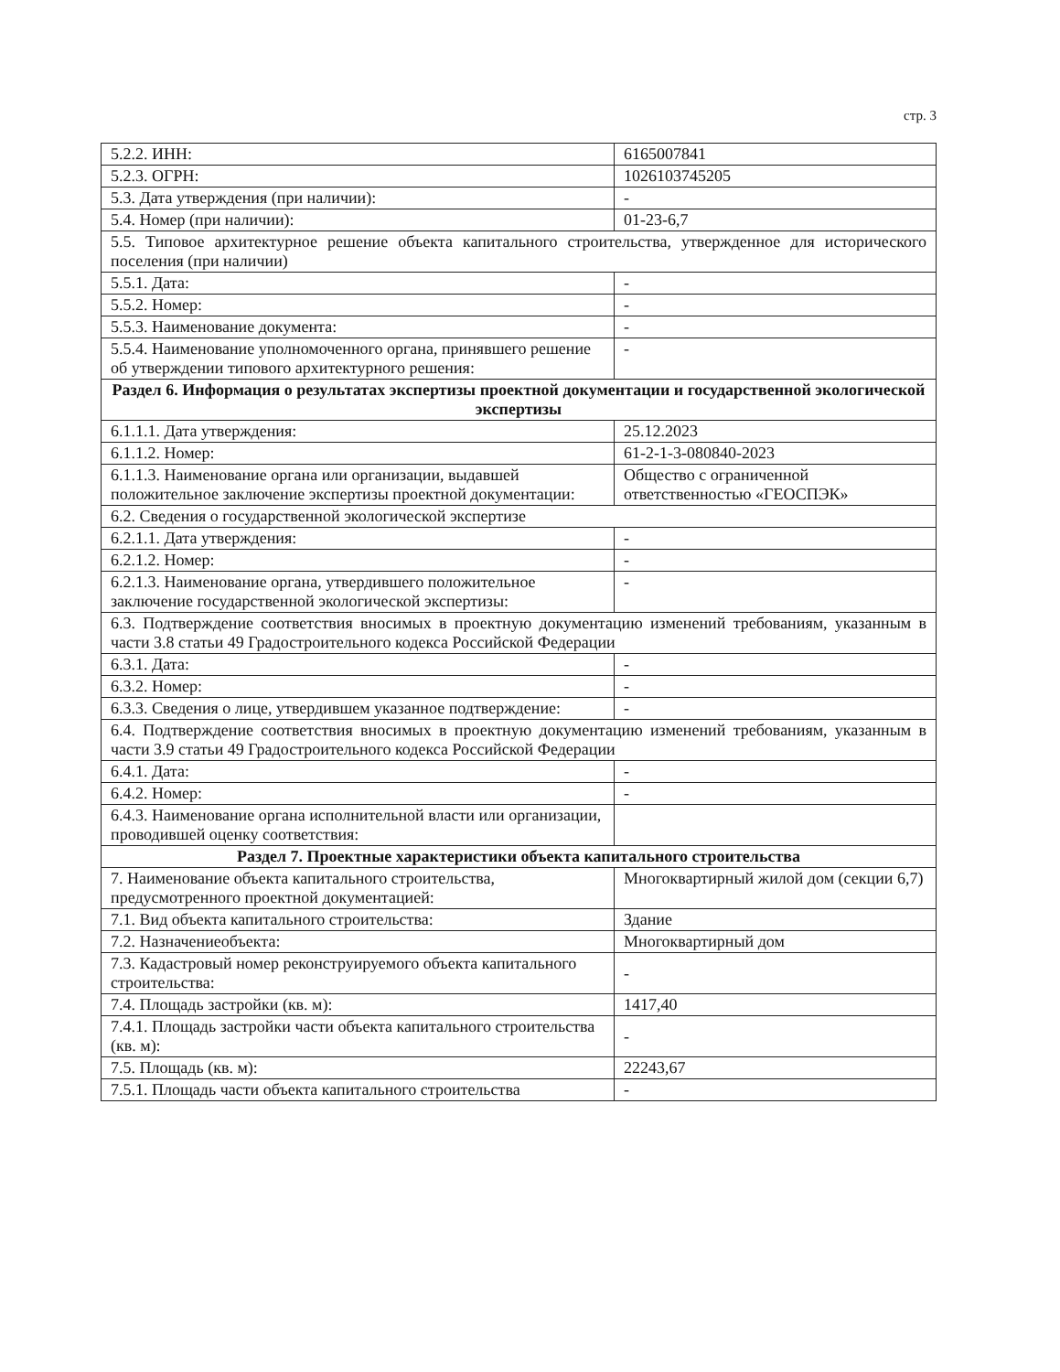стр. 3
| 5.2.2. ИНН: | 6165007841 |
| 5.2.3. ОГРН: | 1026103745205 |
| 5.3. Дата утверждения (при наличии): | - |
| 5.4. Номер (при наличии): | 01-23-6,7 |
| 5.5. Типовое архитектурное решение объекта капитального строительства, утвержденное для исторического поселения (при наличии) | |
| 5.5.1. Дата: | - |
| 5.5.2. Номер: | - |
| 5.5.3. Наименование документа: | - |
| 5.5.4. Наименование уполномоченного органа, принявшего решение об утверждении типового архитектурного решения: | - |
| Раздел 6. Информация о результатах экспертизы проектной документации и государственной экологической экспертизы | |
| 6.1.1.1. Дата утверждения: | 25.12.2023 |
| 6.1.1.2. Номер: | 61-2-1-3-080840-2023 |
| 6.1.1.3. Наименование органа или организации, выдавшей положительное заключение экспертизы проектной документации: | Общество с ограниченной ответственностью «ГЕОСПЭК» |
| 6.2. Сведения о государственной экологической экспертизе | |
| 6.2.1.1. Дата утверждения: | - |
| 6.2.1.2. Номер: | - |
| 6.2.1.3. Наименование органа, утвердившего положительное заключение государственной экологической экспертизы: | - |
| 6.3. Подтверждение соответствия вносимых в проектную документацию изменений требованиям, указанным в части 3.8 статьи 49 Градостроительного кодекса Российской Федерации | |
| 6.3.1. Дата: | - |
| 6.3.2. Номер: | - |
| 6.3.3. Сведения о лице, утвердившем указанное подтверждение: | - |
| 6.4. Подтверждение соответствия вносимых в проектную документацию изменений требованиям, указанным в части 3.9 статьи 49 Градостроительного кодекса Российской Федерации | |
| 6.4.1. Дата: | - |
| 6.4.2. Номер: | - |
| 6.4.3. Наименование органа исполнительной власти или организации, проводившей оценку соответствия: | |
| Раздел 7. Проектные характеристики объекта капитального строительства | |
| 7. Наименование объекта капитального строительства, предусмотренного проектной документацией: | Многоквартирный жилой дом (секции 6,7) |
| 7.1. Вид объекта капитального строительства: | Здание |
| 7.2. Назначениеобъекта: | Многоквартирный дом |
| 7.3. Кадастровый номер реконструируемого объекта капитального строительства: | - |
| 7.4. Площадь застройки (кв. м): | 1417,40 |
| 7.4.1. Площадь застройки части объекта капитального строительства (кв. м): | - |
| 7.5. Площадь (кв. м): | 22243,67 |
| 7.5.1. Площадь части объекта капитального строительства | - |